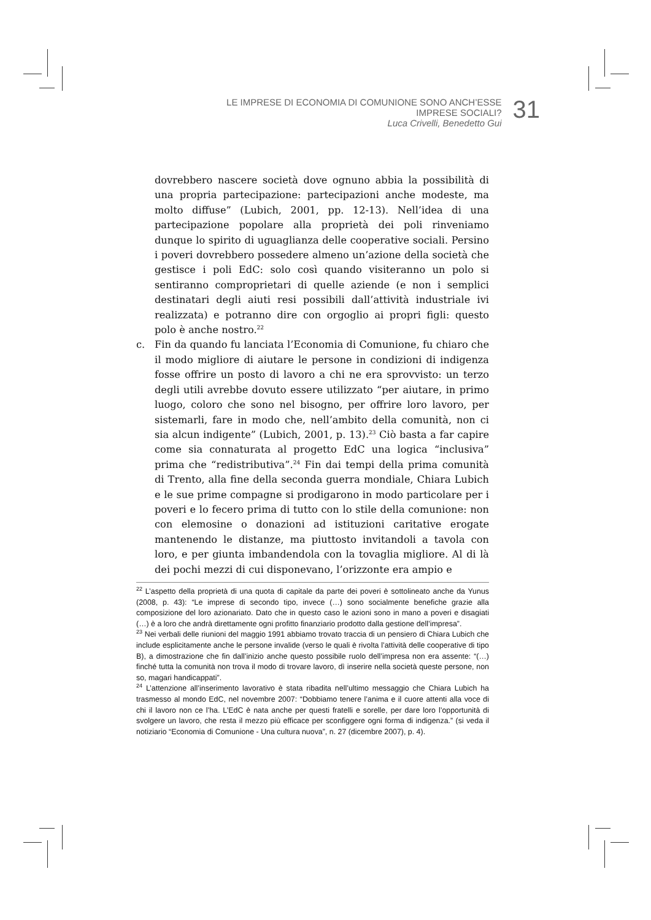LE IMPRESE DI ECONOMIA DI COMUNIONE SONO ANCH’ESSE IMPRESE SOCIALI?
Luca Crivelli, Benedetto Gui
31
dovrebbero nascere società dove ognuno abbia la possibilità di una propria partecipazione: partecipazioni anche modeste, ma molto diffuse” (Lubich, 2001, pp. 12-13). Nell’idea di una partecipazione popolare alla proprietà dei poli rinveniamo dunque lo spirito di uguaglianza delle cooperative sociali. Persino i poveri dovrebbero possedere almeno un’azione della società che gestisce i poli EdC: solo così quando visiteranno un polo si sentiranno comproprietari di quelle aziende (e non i semplici destinatari degli aiuti resi possibili dall’attività industriale ivi realizzata) e potranno dire con orgoglio ai propri figli: questo polo è anche nostro.<sup>22</sup>
c. Fin da quando fu lanciata l’Economia di Comunione, fu chiaro che il modo migliore di aiutare le persone in condizioni di indigenza fosse offrire un posto di lavoro a chi ne era sprovvisto: un terzo degli utili avrebbe dovuto essere utilizzato “per aiutare, in primo luogo, coloro che sono nel bisogno, per offrire loro lavoro, per sistemarli, fare in modo che, nell’ambito della comunità, non ci sia alcun indigente” (Lubich, 2001, p. 13).<sup>23</sup> Ciò basta a far capire come sia connaturata al progetto EdC una logica “inclusiva” prima che “redistributiva”.<sup>24</sup> Fin dai tempi della prima comunità di Trento, alla fine della seconda guerra mondiale, Chiara Lubich e le sue prime compagne si prodigarono in modo particolare per i poveri e lo fecero prima di tutto con lo stile della comunione: non con elemosine o donazioni ad istituzioni caritative erogate mantenendo le distanze, ma piuttosto invitandoli a tavola con loro, e per giunta imbandendola con la tovaglia migliore. Al di là dei pochi mezzi di cui disponevano, l’orizzonte era ampio e
<sup>22</sup> L’aspetto della proprietà di una quota di capitale da parte dei poveri è sottolineato anche da Yunus (2008, p. 43): “Le imprese di secondo tipo, invece (…) sono socialmente benefiche grazie alla composizione del loro azionariato. Dato che in questo caso le azioni sono in mano a poveri e disagiati (…) è a loro che andrà direttamente ogni profitto finanziario prodotto dalla gestione dell’impresa”.
<sup>23</sup> Nei verbali delle riunioni del maggio 1991 abbiamo trovato traccia di un pensiero di Chiara Lubich che include esplicitamente anche le persone invalide (verso le quali è rivolta l’attività delle cooperative di tipo B), a dimostrazione che fin dall’inizio anche questo possibile ruolo dell’impresa non era assente: “(…) finché tutta la comunità non trova il modo di trovare lavoro, dì inserire nella società queste persone, non so, magari handicappati”.
<sup>24</sup> L’attenzione all’inserimento lavorativo è stata ribadita nell’ultimo messaggio che Chiara Lubich ha trasmesso al mondo EdC, nel novembre 2007: “Dobbiamo tenere l’anima e il cuore attenti alla voce di chi il lavoro non ce l’ha. L’EdC è nata anche per questi fratelli e sorelle, per dare loro l’opportunità di svolgere un lavoro, che resta il mezzo più efficace per sconfiggere ogni forma di indigenza.” (si veda il notiziario “Economia di Comunione - Una cultura nuova”, n. 27 (dicembre 2007), p. 4).